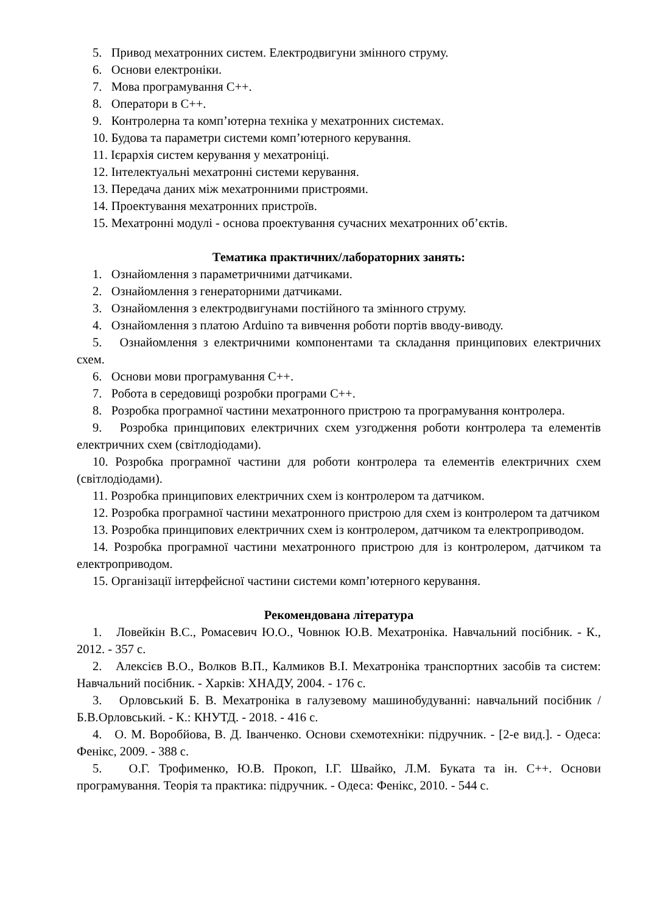5. Привод мехатронних систем. Електродвигуни змінного струму.
6. Основи електроніки.
7. Мова програмування С++.
8. Оператори в С++.
9. Контролерна та комп’ютерна техніка у мехатронних системах.
10. Будова та параметри системи комп’ютерного керування.
11. Ієрархія систем керування у мехатроніці.
12. Інтелектуальні мехатронні системи керування.
13. Передача даних між мехатронними пристроями.
14. Проектування мехатронних пристроїв.
15. Мехатронні модулі - основа проектування сучасних мехатронних об’єктів.
Тематика практичних/лабораторних занять:
1. Ознайомлення з параметричними датчиками.
2. Ознайомлення з генераторними датчиками.
3. Ознайомлення з електродвигунами постійного та змінного струму.
4. Ознайомлення з платою Arduino та вивчення роботи портів вводу-виводу.
5. Ознайомлення з електричними компонентами та складання принципових електричних схем.
6. Основи мови програмування С++.
7. Робота в середовищі розробки програми С++.
8. Розробка програмної частини мехатронного пристрою та програмування контролера.
9. Розробка принципових електричних схем узгодження роботи контролера та елементів електричних схем (світлодіодами).
10. Розробка програмної частини для роботи контролера та елементів електричних схем (світлодіодами).
11. Розробка принципових електричних схем із контролером та датчиком.
12. Розробка програмної частини мехатронного пристрою для схем із контролером та датчиком
13. Розробка принципових електричних схем із контролером, датчиком та електроприводом.
14. Розробка програмної частини мехатронного пристрою для із контролером, датчиком та електроприводом.
15. Організації інтерфейсної частини системи комп’ютерного керування.
Рекомендована література
1. Ловейкін В.С., Ромасевич Ю.О., Човнюк Ю.В. Мехатроніка. Навчальний посібник. - К., 2012. - 357 с.
2. Алексієв В.О., Волков В.П., Калмиков В.І. Мехатроніка транспортних засобів та систем: Навчальний посібник. - Харків: ХНАДУ, 2004. - 176 с.
3. Орловський Б. В. Мехатроніка в галузевому машинобудуванні: навчальний посібник / Б.В.Орловський. - К.: КНУТД. - 2018. - 416 с.
4. О. М. Воробйова, В. Д. Іванченко. Основи схемотехніки: підручник. - [2-е вид.]. - Одеса: Фенікс, 2009. - 388 с.
5. О.Г. Трофименко, Ю.В. Прокоп, І.Г. Швайко, Л.М. Буката та ін. С++. Основи програмування. Теорія та практика: підручник. - Одеса: Фенікс, 2010. - 544 с.